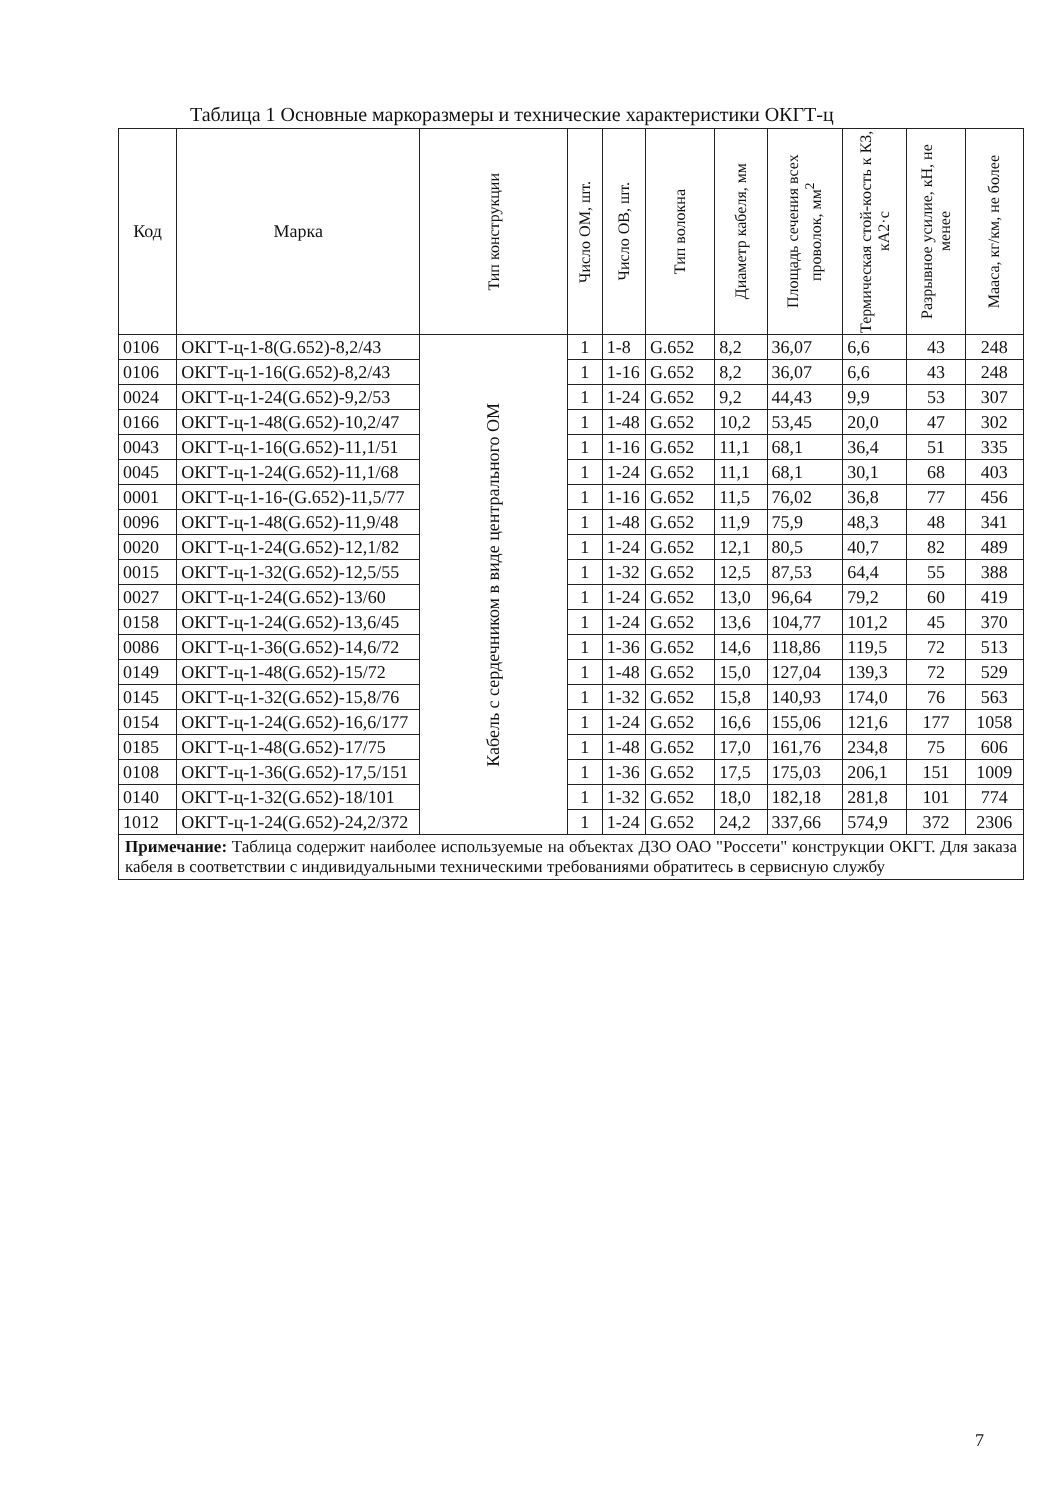Таблица 1 Основные маркоразмеры и технические характеристики ОКГТ-ц
| Код | Марка | Тип конструкции | Число ОМ, шт. | Число ОВ, шт. | Тип волокна | Диаметр кабеля, мм | Площадь сечения всех проволок, мм<sup>2</sup> | Термическая стой-кость к КЗ, кА2·с | Разрывное усилие, кН, не менее | Мааса, кг/км, не более |
| --- | --- | --- | --- | --- | --- | --- | --- | --- | --- | --- |
| 0106 | ОКГТ-ц-1-8(G.652)-8,2/43 | Кабель с сердечником в виде центрального ОМ | 1 | 1-8 | G.652 | 8,2 | 36,07 | 6,6 | 43 | 248 |
| 0106 | ОКГТ-ц-1-16(G.652)-8,2/43 | | 1 | 1-16 | G.652 | 8,2 | 36,07 | 6,6 | 43 | 248 |
| 0024 | ОКГТ-ц-1-24(G.652)-9,2/53 | | 1 | 1-24 | G.652 | 9,2 | 44,43 | 9,9 | 53 | 307 |
| 0166 | ОКГТ-ц-1-48(G.652)-10,2/47 | | 1 | 1-48 | G.652 | 10,2 | 53,45 | 20,0 | 47 | 302 |
| 0043 | ОКГТ-ц-1-16(G.652)-11,1/51 | | 1 | 1-16 | G.652 | 11,1 | 68,1 | 36,4 | 51 | 335 |
| 0045 | ОКГТ-ц-1-24(G.652)-11,1/68 | | 1 | 1-24 | G.652 | 11,1 | 68,1 | 30,1 | 68 | 403 |
| 0001 | ОКГТ-ц-1-16-(G.652)-11,5/77 | | 1 | 1-16 | G.652 | 11,5 | 76,02 | 36,8 | 77 | 456 |
| 0096 | ОКГТ-ц-1-48(G.652)-11,9/48 | | 1 | 1-48 | G.652 | 11,9 | 75,9 | 48,3 | 48 | 341 |
| 0020 | ОКГТ-ц-1-24(G.652)-12,1/82 | | 1 | 1-24 | G.652 | 12,1 | 80,5 | 40,7 | 82 | 489 |
| 0015 | ОКГТ-ц-1-32(G.652)-12,5/55 | | 1 | 1-32 | G.652 | 12,5 | 87,53 | 64,4 | 55 | 388 |
| 0027 | ОКГТ-ц-1-24(G.652)-13/60 | | 1 | 1-24 | G.652 | 13,0 | 96,64 | 79,2 | 60 | 419 |
| 0158 | ОКГТ-ц-1-24(G.652)-13,6/45 | | 1 | 1-24 | G.652 | 13,6 | 104,77 | 101,2 | 45 | 370 |
| 0086 | ОКГТ-ц-1-36(G.652)-14,6/72 | | 1 | 1-36 | G.652 | 14,6 | 118,86 | 119,5 | 72 | 513 |
| 0149 | ОКГТ-ц-1-48(G.652)-15/72 | | 1 | 1-48 | G.652 | 15,0 | 127,04 | 139,3 | 72 | 529 |
| 0145 | ОКГТ-ц-1-32(G.652)-15,8/76 | | 1 | 1-32 | G.652 | 15,8 | 140,93 | 174,0 | 76 | 563 |
| 0154 | ОКГТ-ц-1-24(G.652)-16,6/177 | | 1 | 1-24 | G.652 | 16,6 | 155,06 | 121,6 | 177 | 1058 |
| 0185 | ОКГТ-ц-1-48(G.652)-17/75 | | 1 | 1-48 | G.652 | 17,0 | 161,76 | 234,8 | 75 | 606 |
| 0108 | ОКГТ-ц-1-36(G.652)-17,5/151 | | 1 | 1-36 | G.652 | 17,5 | 175,03 | 206,1 | 151 | 1009 |
| 0140 | ОКГТ-ц-1-32(G.652)-18/101 | | 1 | 1-32 | G.652 | 18,0 | 182,18 | 281,8 | 101 | 774 |
| 1012 | ОКГТ-ц-1-24(G.652)-24,2/372 | | 1 | 1-24 | G.652 | 24,2 | 337,66 | 574,9 | 372 | 2306 |
| Примечание: Таблица содержит наиболее используемые на объектах ДЗО ОАО "Россети" конструкции ОКГТ. Для заказа кабеля в соответствии с индивидуальными техническими требованиями обратитесь в сервисную службу | | | | | | | | | | |
7